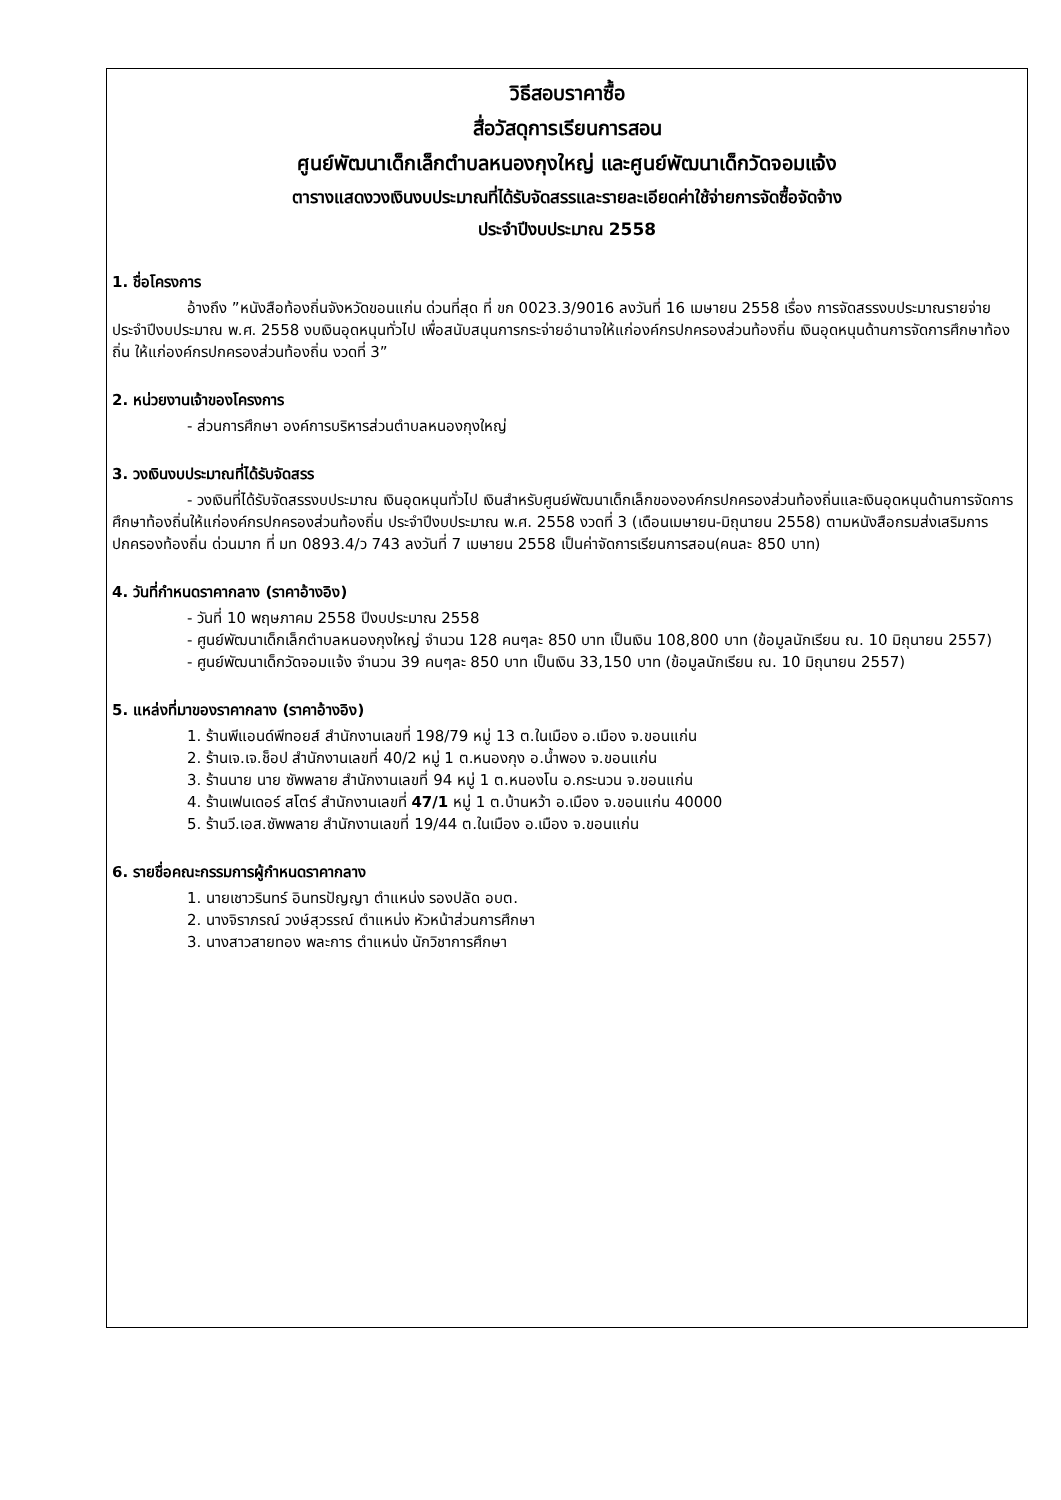วิธีสอบราคาซื้อ
สื่อวัสดุการเรียนการสอน
ศูนย์พัฒนาเด็กเล็กตำบลหนองกุงใหญ่ และศูนย์พัฒนาเด็กวัดจอมแจ้ง
ตารางแสดงวงเงินงบประมาณที่ได้รับจัดสรรและรายละเอียดค่าใช้จ่ายการจัดซื้อจัดจ้าง
ประจำปีงบประมาณ 2558
1. ชื่อโครงการ
อ้างถึง ”หนังสือท้องถิ่นจังหวัดขอนแก่น ด่วนที่สุด ที่ ขก 0023.3/9016 ลงวันที่ 16 เมษายน 2558 เรื่อง การจัดสรรงบประมาณรายจ่ายประจำปีงบประมาณ พ.ศ. 2558 งบเงินอุดหนุนทั่วไป เพื่อสนับสนุนการกระจ่ายอำนาจให้แก่องค์กรปกครองส่วนท้องถิ่น เงินอุดหนุนด้านการจัดการศึกษาท้องถิ่น ให้แก่องค์กรปกครองส่วนท้องถิ่น งวดที่ 3”
2. หน่วยงานเจ้าของโครงการ
- ส่วนการศึกษา องค์การบริหารส่วนตำบลหนองกุงใหญ่
3. วงเงินงบประมาณที่ได้รับจัดสรร
- วงเงินที่ได้รับจัดสรรงบประมาณ เงินอุดหนุนทั่วไป เงินสำหรับศูนย์พัฒนาเด็กเล็กขององค์กรปกครองส่วนท้องถิ่นและเงินอุดหนุนด้านการจัดการศึกษาท้องถิ่นให้แก่องค์กรปกครองส่วนท้องถิ่น ประจำปีงบประมาณ พ.ศ. 2558 งวดที่ 3 (เดือนเมษายน-มิถุนายน 2558) ตามหนังสือกรมส่งเสริมการปกครองท้องถิ่น ด่วนมาก ที่ มท 0893.4/ว 743 ลงวันที่ 7 เมษายน 2558 เป็นค่าจัดการเรียนการสอน(คนละ 850 บาท)
4. วันที่กำหนดราคากลาง (ราคาอ้างอิง)
- วันที่ 10 พฤษภาคม 2558 ปีงบประมาณ 2558
- ศูนย์พัฒนาเด็กเล็กตำบลหนองกุงใหญ่ จำนวน 128 คนๆละ 850 บาท เป็นเงิน 108,800 บาท (ข้อมูลนักเรียน ณ. 10 มิถุนายน 2557)
- ศูนย์พัฒนาเด็กวัดจอมแจ้ง จำนวน 39 คนๆละ 850 บาท เป็นเงิน 33,150 บาท (ข้อมูลนักเรียน ณ. 10 มิถุนายน 2557)
5. แหล่งที่มาของราคากลาง (ราคาอ้างอิง)
1. ร้านพีแอนด์พีทอยส์ สำนักงานเลขที่ 198/79 หมู่ 13 ต.ในเมือง อ.เมือง จ.ขอนแก่น
2. ร้านเจ.เจ.ช็อป สำนักงานเลขที่ 40/2 หมู่ 1 ต.หนองกุง อ.น้ำพอง จ.ขอนแก่น
3. ร้านนาย นาย ซัพพลาย สำนักงานเลขที่ 94 หมู่ 1 ต.หนองโน อ.กระนวน จ.ขอนแก่น
4. ร้านเฟนเดอร์ สโตร์ สำนักงานเลขที่ 47/1 หมู่ 1 ต.บ้านหว้า อ.เมือง จ.ขอนแก่น 40000
5. ร้านวี.เอส.ซัพพลาย สำนักงานเลขที่ 19/44 ต.ในเมือง อ.เมือง จ.ขอนแก่น
6. รายชื่อคณะกรรมการผู้กำหนดราคากลาง
1. นายเชาวรินทร์ อินทรปัญญา ตำแหน่ง รองปลัด อบต.
2. นางจิราภรณ์ วงษ์สุวรรณ์ ตำแหน่ง หัวหน้าส่วนการศึกษา
3. นางสาวสายทอง พละการ ตำแหน่ง นักวิชาการศึกษา